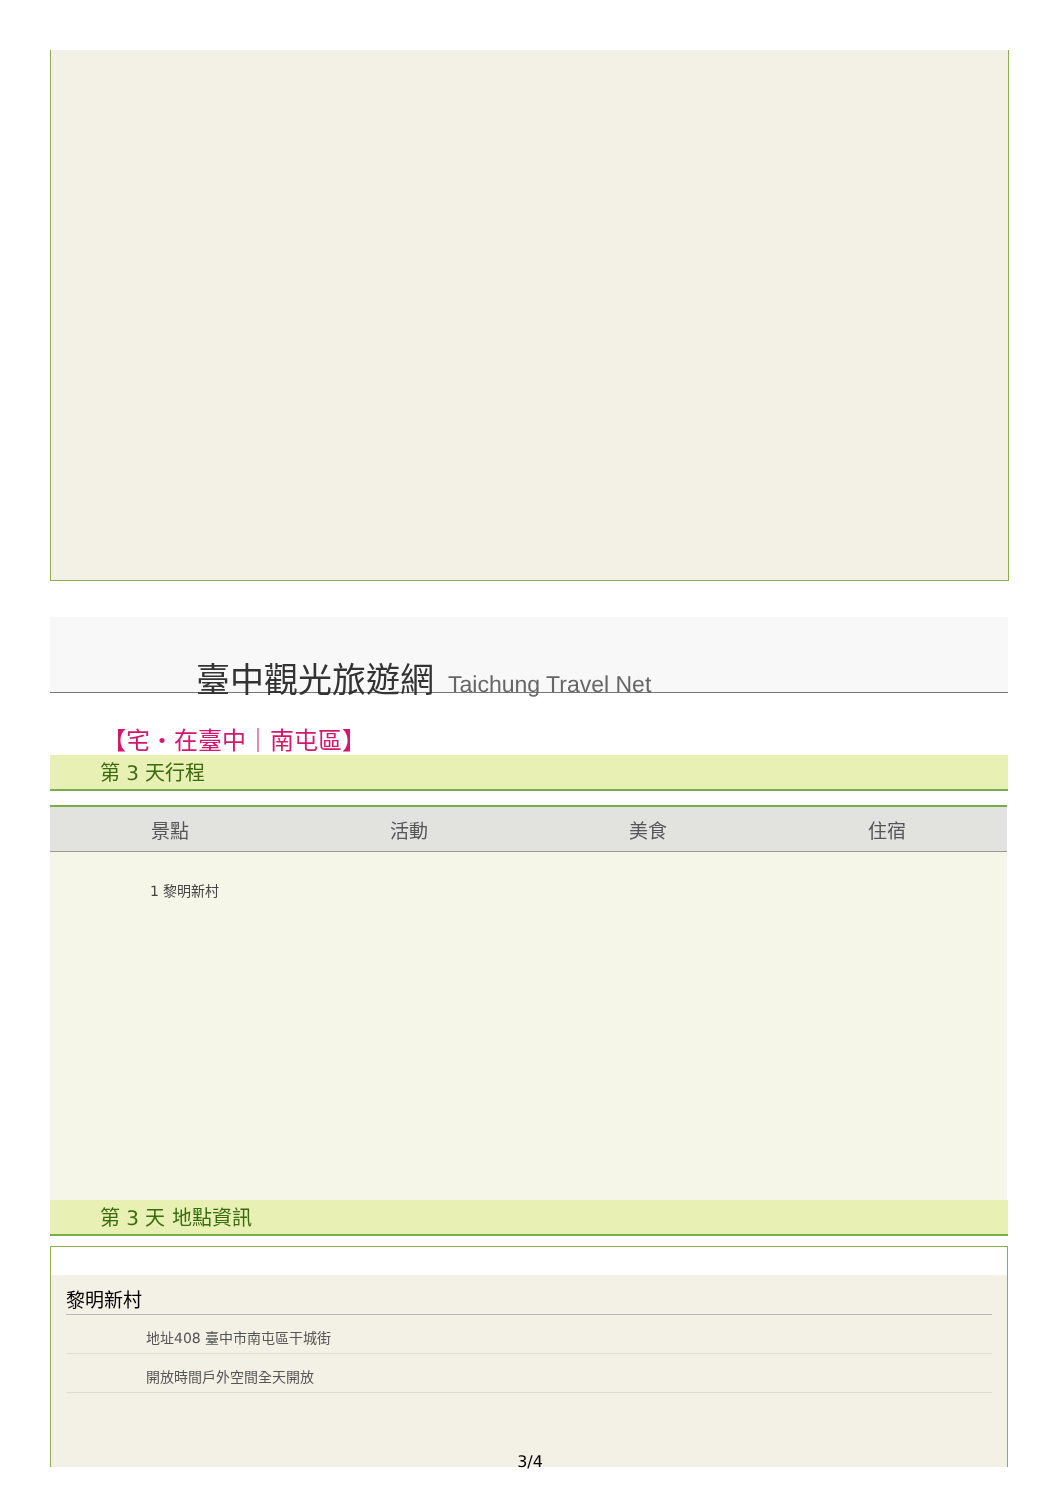臺中觀光旅遊網 Taichung Travel Net
【宅・在臺中｜南屯區】
第 3 天行程
| 景點 | 活動 | 美食 | 住宿 |
| --- | --- | --- | --- |
| 1 黎明新村 | | | |
第 3 天 地點資訊
黎明新村
地址408 臺中市南屯區干城街
開放時間戶外空間全天開放
3/4